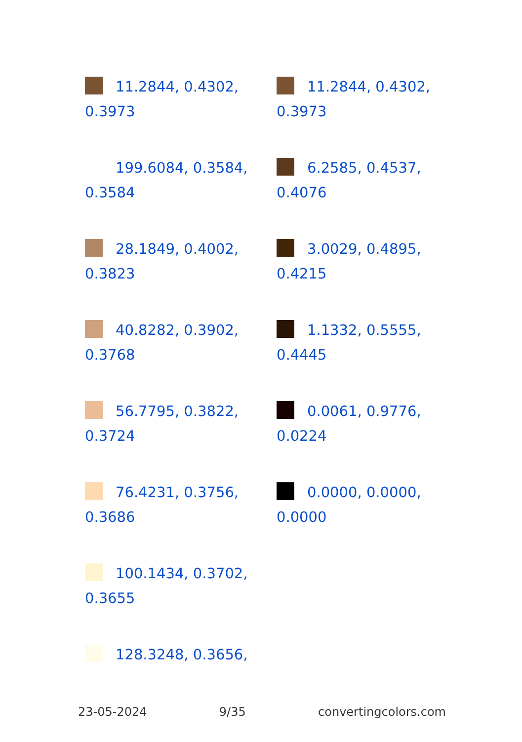11.2844, 0.4302,
0.3973
11.2844, 0.4302,
0.3973
199.6084, 0.3584,
0.3584
6.2585, 0.4537,
0.4076
28.1849, 0.4002,
0.3823
3.0029, 0.4895,
0.4215
40.8282, 0.3902,
0.3768
1.1332, 0.5555,
0.4445
56.7795, 0.3822,
0.3724
0.0061, 0.9776,
0.0224
76.4231, 0.3756,
0.3686
0.0000, 0.0000,
0.0000
100.1434, 0.3702,
0.3655
128.3248, 0.3656,
23-05-2024 9/35 convertingcolors.com